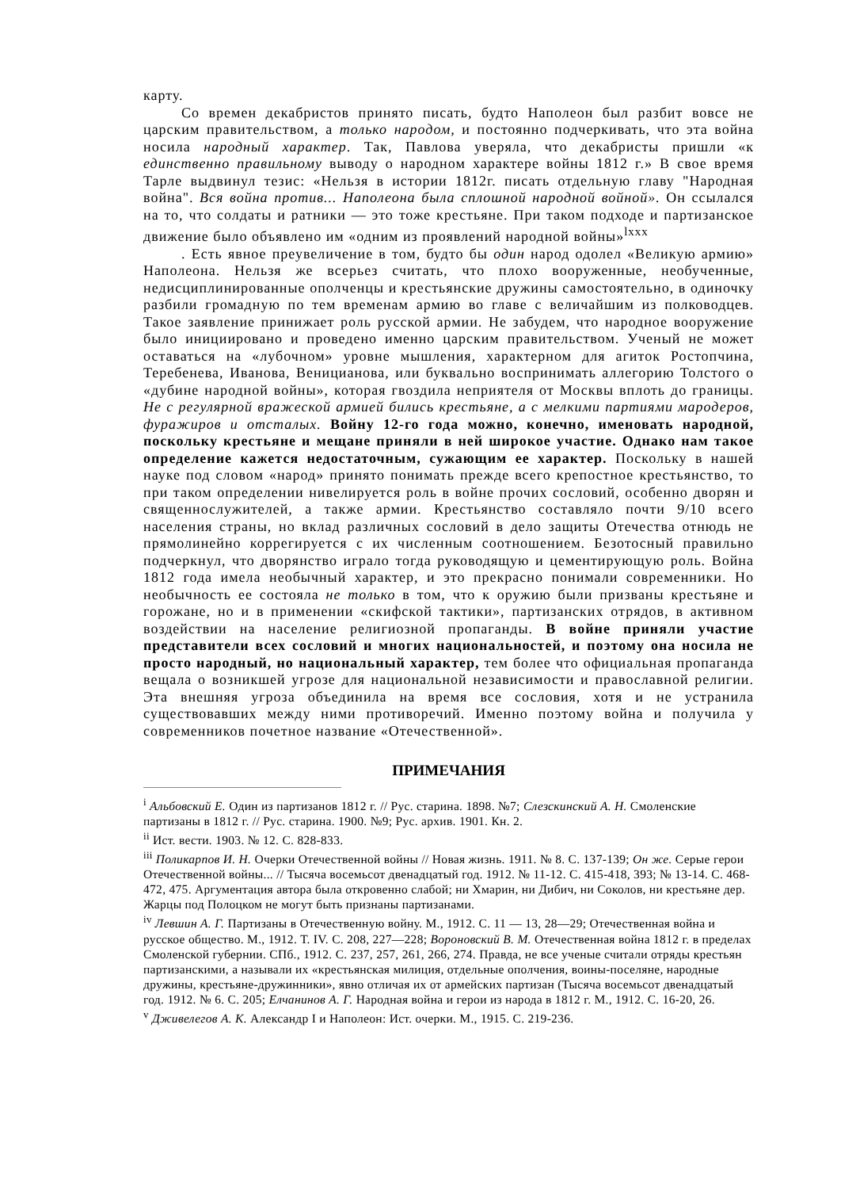карту.
Со времен декабристов принято писать, будто Наполеон был разбит вовсе не царским правительством, а только народом, и постоянно подчеркивать, что эта война носила народный характер. Так, Павлова уверяла, что декабристы пришли «к единственно правильному выводу о народном характере войны 1812 г.» В свое время Тарле выдвинул тезис: «Нельзя в истории 1812г. писать отдельную главу "Народная война". Вся война против... Наполеона была сплошной народной войной». Он ссылался на то, что солдаты и ратники — это тоже крестьяне. При таком подходе и партизанское движение было объявлено им «одним из проявлений народной войны»<sup>lxxx</sup>
. Есть явное преувеличение в том, будто бы один народ одолел «Великую армию» Наполеона. Нельзя же всерьез считать, что плохо вооруженные, необученные, недисциплинированные ополченцы и крестьянские дружины самостоятельно, в одиночку разбили громадную по тем временам армию во главе с величайшим из полководцев. Такое заявление принижает роль русской армии. Не забудем, что народное вооружение было инициировано и проведено именно царским правительством. Ученый не может оставаться на «лубочном» уровне мышления, характерном для агиток Ростопчина, Теребенева, Иванова, Веницианова, или буквально воспринимать аллегорию Толстого о «дубине народной войны», которая гвоздила неприятеля от Москвы вплоть до границы. Не с регулярной вражеской армией бились крестьяне, а с мелкими партиями мародеров, фуражиров и отсталых. Войну 12-го года можно, конечно, именовать народной, поскольку крестьяне и мещане приняли в ней широкое участие. Однако нам такое определение кажется недостаточным, сужающим ее характер. Поскольку в нашей науке под словом «народ» принято понимать прежде всего крепостное крестьянство, то при таком определении нивелируется роль в войне прочих сословий, особенно дворян и священнослужителей, а также армии. Крестьянство составляло почти 9/10 всего населения страны, но вклад различных сословий в дело защиты Отечества отнюдь не прямолинейно коррегируется с их численным соотношением. Безотосный правильно подчеркнул, что дворянство играло тогда руководящую и цементирующую роль. Война 1812 года имела необычный характер, и это прекрасно понимали современники. Но необычность ее состояла не только в том, что к оружию были призваны крестьяне и горожане, но и в применении «скифской тактики», партизанских отрядов, в активном воздействии на население религиозной пропаганды. В войне приняли участие представители всех сословий и многих национальностей, и поэтому она носила не просто народный, но национальный характер, тем более что официальная пропаганда вещала о возникшей угрозе для национальной независимости и православной религии. Эта внешняя угроза объединила на время все сословия, хотя и не устранила существовавших между ними противоречий. Именно поэтому война и получила у современников почетное название «Отечественной».
ПРИМЕЧАНИЯ
<sup>i</sup> Альбовский Е. Один из партизанов 1812 г. // Рус. старина. 1898. №7; Слезскинский А. Н. Смоленские партизаны в 1812 г. // Рус. старина. 1900. №9; Рус. архив. 1901. Кн. 2.
<sup>ii</sup> Ист. вести. 1903. № 12. С. 828-833.
<sup>iii</sup> Поликарпов И. Н. Очерки Отечественной войны // Новая жизнь. 1911. № 8. С. 137-139; Он же. Серые герои Отечественной войны... // Тысяча восемьсот двенадцатый год. 1912. № 11-12. С. 415-418, 393; № 13-14. С. 468-472, 475. Аргументация автора была откровенно слабой; ни Хмарин, ни Дибич, ни Соколов, ни крестьяне дер. Жарцы под Полоцком не могут быть признаны партизанами.
<sup>iv</sup> Левшин А. Г. Партизаны в Отечественную войну. М., 1912. С. 11 — 13, 28—29; Отечественная война и русское общество. М., 1912. Т. IV. С. 208, 227—228; Вороновский В. М. Отечественная война 1812 г. в пределах Смоленской губернии. СПб., 1912. С. 237, 257, 261, 266, 274. Правда, не все ученые считали отряды крестьян партизанскими, а называли их «крестьянская милиция, отдельные ополчения, воины-поселяне, народные дружины, крестьяне-дружинники», явно отличая их от армейских партизан (Тысяча восемьсот двенадцатый год. 1912. № 6. С. 205; Елчанинов А. Г. Народная война и герои из народа в 1812 г. М., 1912. С. 16-20, 26.
<sup>v</sup> Дживелегов А. К. Александр I и Наполеон: Ист. очерки. М., 1915. С. 219-236.